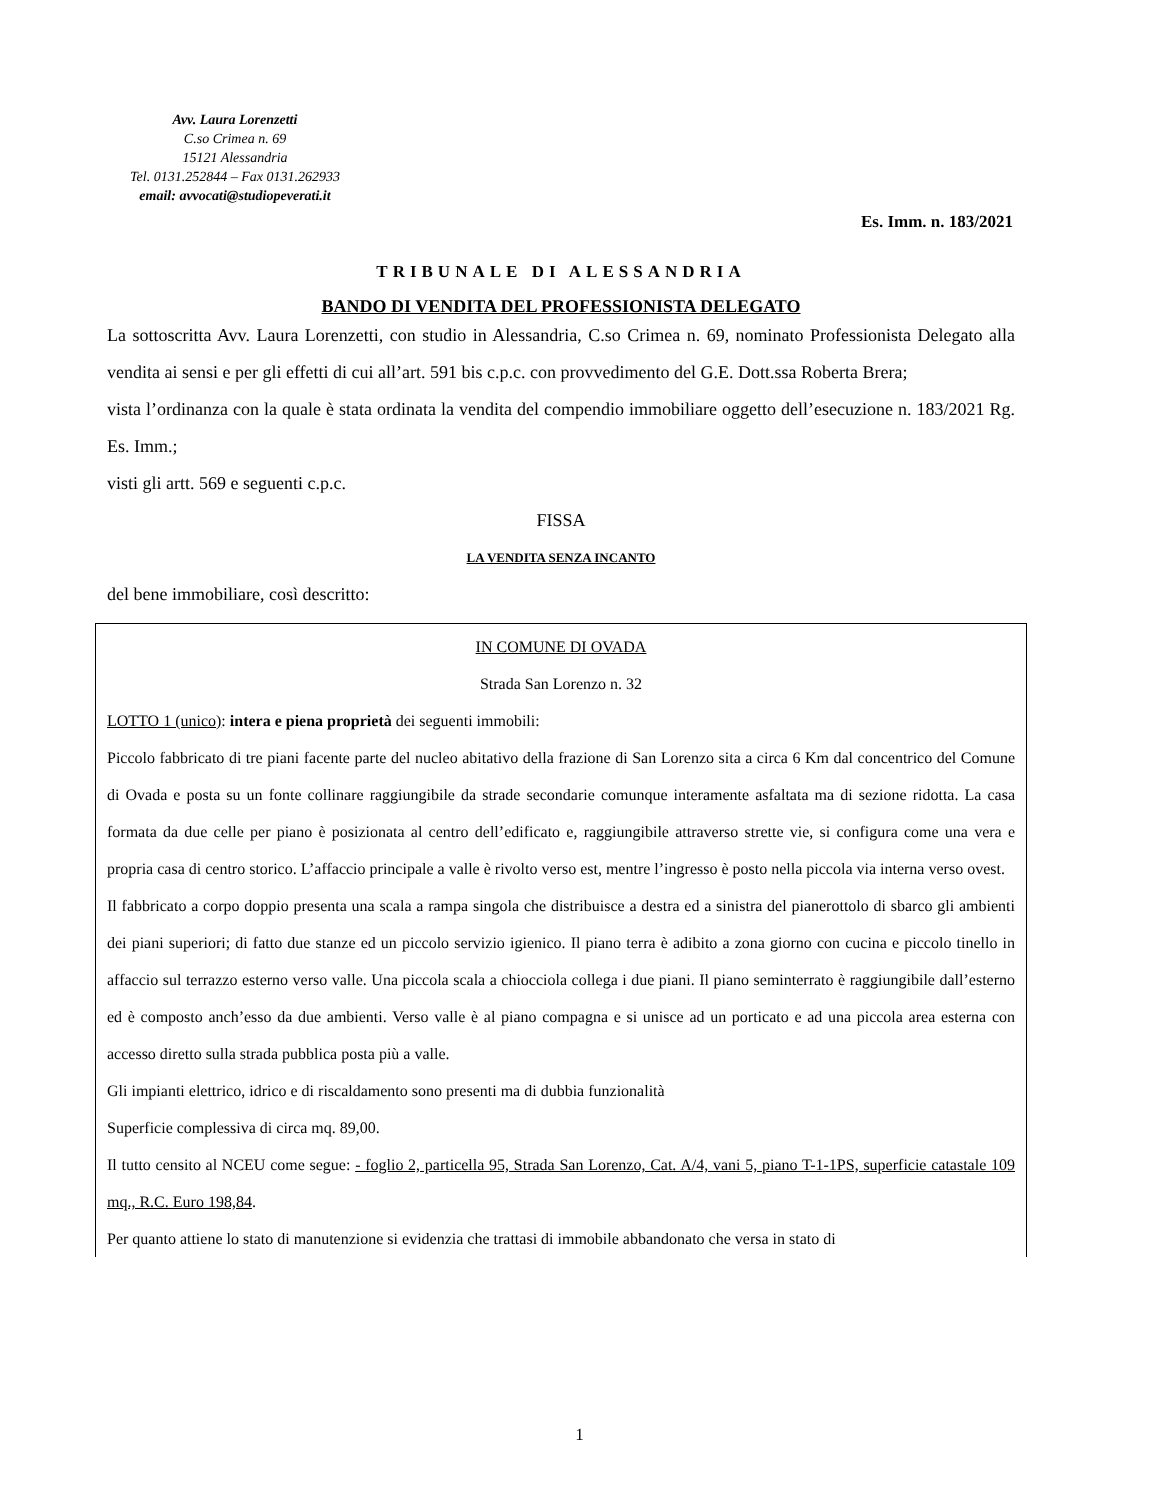Avv. Laura Lorenzetti
C.so Crimea n. 69
15121 Alessandria
Tel. 0131.252844 – Fax 0131.262933
email: avvocati@studiopeverati.it
Es. Imm. n. 183/2021
TRIBUNALE DI ALESSANDRIA
BANDO DI VENDITA DEL PROFESSIONISTA DELEGATO
La sottoscritta Avv. Laura Lorenzetti, con studio in Alessandria, C.so Crimea n. 69, nominato Professionista Delegato alla vendita ai sensi e per gli effetti di cui all’art. 591 bis c.p.c. con provvedimento del G.E. Dott.ssa Roberta Brera;
vista l’ordinanza con la quale è stata ordinata la vendita del compendio immobiliare oggetto dell’esecuzione n. 183/2021 Rg. Es. Imm.;
visti gli artt. 569 e seguenti c.p.c.
FISSA
LA VENDITA SENZA INCANTO
del bene immobiliare, così descritto:
IN COMUNE DI OVADA
Strada San Lorenzo n. 32
LOTTO 1 (unico): intera e piena proprietà dei seguenti immobili:
Piccolo fabbricato di tre piani facente parte del nucleo abitativo della frazione di San Lorenzo sita a circa 6 Km dal concentrico del Comune di Ovada e posta su un fonte collinare raggiungibile da strade secondarie comunque interamente asfaltata ma di sezione ridotta. La casa formata da due celle per piano è posizionata al centro dell’edificato e, raggiungibile attraverso strette vie, si configura come una vera e propria casa di centro storico. L’affaccio principale a valle è rivolto verso est, mentre l’ingresso è posto nella piccola via interna verso ovest.
Il fabbricato a corpo doppio presenta una scala a rampa singola che distribuisce a destra ed a sinistra del pianerottolo di sbarco gli ambienti dei piani superiori; di fatto due stanze ed un piccolo servizio igienico. Il piano terra è adibito a zona giorno con cucina e piccolo tinello in affaccio sul terrazzo esterno verso valle. Una piccola scala a chiocciola collega i due piani. Il piano seminterrato è raggiungibile dall’esterno ed è composto anch’esso da due ambienti. Verso valle è al piano compagna e si unisce ad un porticato e ad una piccola area esterna con accesso diretto sulla strada pubblica posta più a valle.
Gli impianti elettrico, idrico e di riscaldamento sono presenti ma di dubbia funzionalità
Superficie complessiva di circa mq. 89,00.
Il tutto censito al NCEU come segue: - foglio 2, particella 95, Strada San Lorenzo, Cat. A/4, vani 5, piano T-1-1PS, superficie catastale 109 mq., R.C. Euro 198,84.
Per quanto attiene lo stato di manutenzione si evidenzia che trattasi di immobile abbandonato che versa in stato di
1